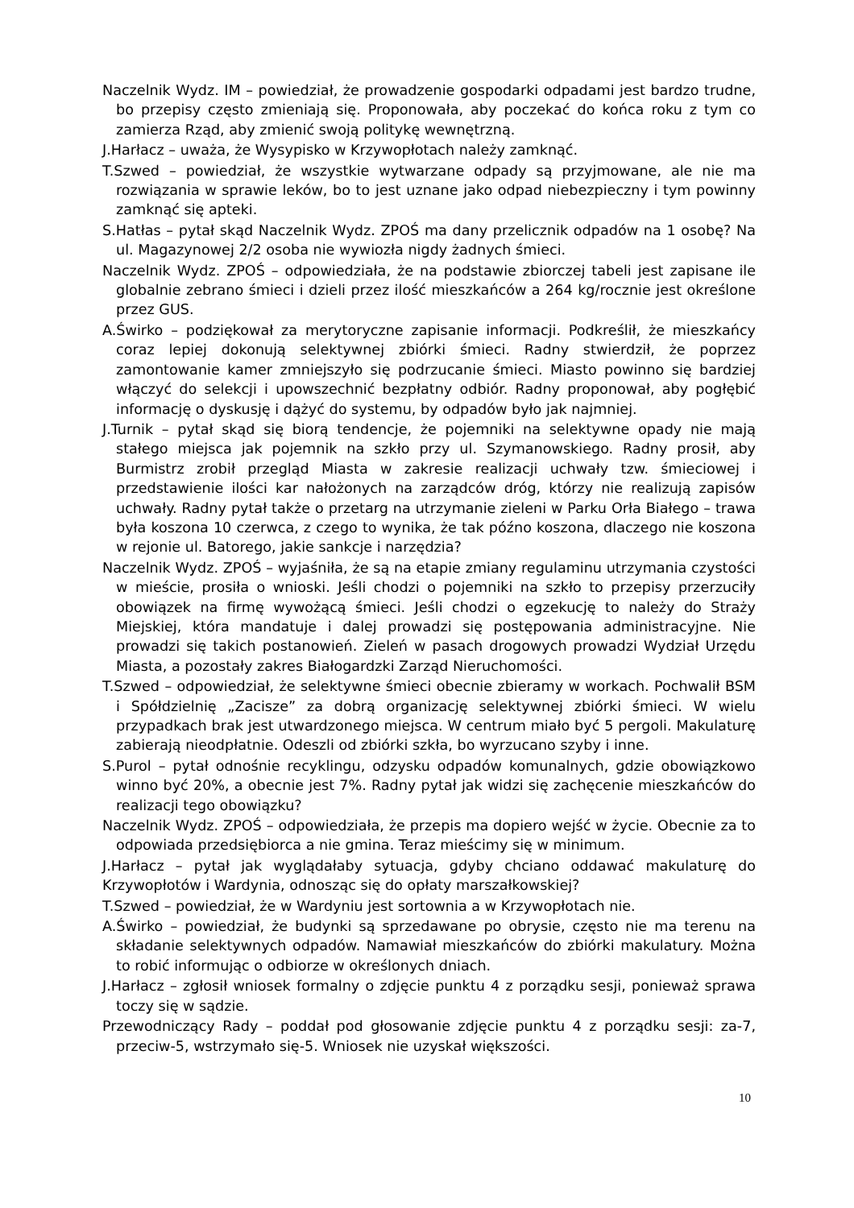Naczelnik Wydz. IM – powiedział, że prowadzenie gospodarki odpadami jest bardzo trudne, bo przepisy często zmieniają się. Proponowała, aby poczekać do końca roku z tym co zamierza Rząd, aby zmienić swoją politykę wewnętrzną.
J.Harłacz – uważa, że Wysypisko w Krzywopłotach należy zamknąć.
T.Szwed – powiedział, że wszystkie wytwarzane odpady są przyjmowane, ale nie ma rozwiązania w sprawie leków, bo to jest uznane jako odpad niebezpieczny i tym powinny zamknąć się apteki.
S.Hatłas – pytał skąd Naczelnik Wydz. ZPOŚ ma dany przelicznik odpadów na 1 osobę? Na ul. Magazynowej 2/2 osoba nie wywiozła nigdy żadnych śmieci.
Naczelnik Wydz. ZPOŚ – odpowiedziała, że na podstawie zbiorczej tabeli jest zapisane ile globalnie zebrano śmieci i dzieli przez ilość mieszkańców a 264 kg/rocznie jest określone przez GUS.
A.Świrko – podziękował za merytoryczne zapisanie informacji. Podkreślił, że mieszkańcy coraz lepiej dokonują selektywnej zbiórki śmieci. Radny stwierdził, że poprzez zamontowanie kamer zmniejszyło się podrzucanie śmieci. Miasto powinno się bardziej włączyć do selekcji i upowszechnić bezpłatny odbiór. Radny proponował, aby pogłębić informację o dyskusję i dążyć do systemu, by odpadów było jak najmniej.
J.Turnik – pytał skąd się biorą tendencje, że pojemniki na selektywne opady nie mają stałego miejsca jak pojemnik na szkło przy ul. Szymanowskiego. Radny prosił, aby Burmistrz zrobił przegląd Miasta w zakresie realizacji uchwały tzw. śmieciowej i przedstawienie ilości kar nałożonych na zarządców dróg, którzy nie realizują zapisów uchwały. Radny pytał także o przetarg na utrzymanie zieleni w Parku Orła Białego – trawa była koszona 10 czerwca, z czego to wynika, że tak późno koszona, dlaczego nie koszona w rejonie ul. Batorego, jakie sankcje i narzędzia?
Naczelnik Wydz. ZPOŚ – wyjaśniła, że są na etapie zmiany regulaminu utrzymania czystości w mieście, prosiła o wnioski. Jeśli chodzi o pojemniki na szkło to przepisy przerzuciły obowiązek na firmę wywożącą śmieci. Jeśli chodzi o egzekucję to należy do Straży Miejskiej, która mandatuje i dalej prowadzi się postępowania administracyjne. Nie prowadzi się takich postanowień. Zieleń w pasach drogowych prowadzi Wydział Urzędu Miasta, a pozostały zakres Białogardzki Zarząd Nieruchomości.
T.Szwed – odpowiedział, że selektywne śmieci obecnie zbieramy w workach. Pochwalił BSM i Spółdzielnię „Zacisze” za dobrą organizację selektywnej zbiórki śmieci. W wielu przypadkach brak jest utwardzonego miejsca. W centrum miało być 5 pergoli. Makulaturę zabierają nieodpłatnie. Odeszli od zbiórki szkła, bo wyrzucano szyby i inne.
S.Purol – pytał odnośnie recyklingu, odzysku odpadów komunalnych, gdzie obowiązkowo winno być 20%, a obecnie jest 7%. Radny pytał jak widzi się zachęcenie mieszkańców do realizacji tego obowiązku?
Naczelnik Wydz. ZPOŚ – odpowiedziała, że przepis ma dopiero wejść w życie. Obecnie za to odpowiada przedsiębiorca a nie gmina. Teraz mieścimy się w minimum.
J.Harłacz – pytał jak wyglądałaby sytuacja, gdyby chciano oddawać makulaturę do Krzywopłotów i Wardynia, odnosząc się do opłaty marszałkowskiej?
T.Szwed – powiedział, że w Wardyniu jest sortownia a w Krzywopłotach nie.
A.Świrko – powiedział, że budynki są sprzedawane po obrysie, często nie ma terenu na składanie selektywnych odpadów. Namawiał mieszkańców do zbiórki makulatury. Można to robić informując o odbiorze w określonych dniach.
J.Harłacz – zgłosił wniosek formalny o zdjęcie punktu 4 z porządku sesji, ponieważ sprawa toczy się w sądzie.
Przewodniczący Rady – poddał pod głosowanie zdjęcie punktu 4 z porządku sesji: za-7, przeciw-5, wstrzymało się-5. Wniosek nie uzyskał większości.
10